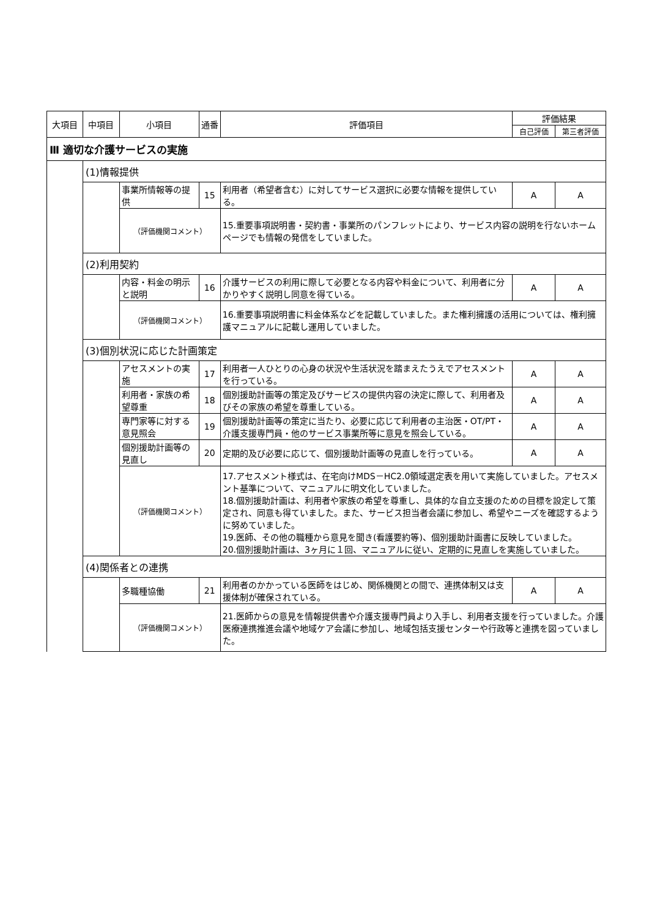| 大項目 | 中項目 | 小項目 | 通番 | 評価項目 | 評価結果 | |
| --- | --- | --- | --- | --- | --- | --- |
| | | | | | 自己評価 | 第三者評価 |
| Ⅲ 適切な介護サービスの実施 | | | | | | |
| | (1)情報提供 | | | | | |
| | | 事業所情報等の提供 | 15 | 利用者（希望者含む）に対してサービス選択に必要な情報を提供している。 | A | A |
| | | （評価機関コメント） | | 15.重要事項説明書・契約書・事業所のパンフレットにより、サービス内容の説明を行ないホームページでも情報の発信をしていました。 | | |
| | (2)利用契約 | | | | | |
| | | 内容・料金の明示と説明 | 16 | 介護サービスの利用に際して必要となる内容や料金について、利用者に分かりやすく説明し同意を得ている。 | A | A |
| | | （評価機関コメント） | | 16.重要事項説明書に料金体系などを記載していました。また権利擁護の活用については、権利擁護マニュアルに記載し運用していました。 | | |
| | (3)個別状況に応じた計画策定 | | | | | |
| | | アセスメントの実施 | 17 | 利用者一人ひとりの心身の状況や生活状況を踏まえたうえでアセスメントを行っている。 | A | A |
| | | 利用者・家族の希望尊重 | 18 | 個別援助計画等の策定及びサービスの提供内容の決定に際して、利用者及びその家族の希望を尊重している。 | A | A |
| | | 専門家等に対する意見照会 | 19 | 個別援助計画等の策定に当たり、必要に応じて利用者の主治医・OT/PT・介護支援専門員・他のサービス事業所等に意見を照会している。 | A | A |
| | | 個別援助計画等の見直し | 20 | 定期的及び必要に応じて、個別援助計画等の見直しを行っている。 | A | A |
| | | （評価機関コメント） | | 17.アセスメント様式は、在宅向けMDS－HC2.0領域選定表を用いて実施していました。アセスメント基準について、マニュアルに明文化していました。 18.個別援助計画は、利用者や家族の希望を尊重し、具体的な自立支援のための目標を設定して策定され、同意も得ていました。また、サービス担当者会議に参加し、希望やニーズを確認するように努めていました。 19.医師、その他の職種から意見を聞き(看護要約等)、個別援助計画書に反映していました。 20.個別援助計画は、3ヶ月に１回、マニュアルに従い、定期的に見直しを実施していました。 | | |
| | (4)関係者との連携 | | | | | |
| | | 多職種協働 | 21 | 利用者のかかっている医師をはじめ、関係機関との間で、連携体制又は支援体制が確保されている。 | A | A |
| | | （評価機関コメント） | | 21.医師からの意見を情報提供書や介護支援専門員より入手し、利用者支援を行っていました。介護医療連携推進会議や地域ケア会議に参加し、地域包括支援センターや行政等と連携を図っていました。 | | |